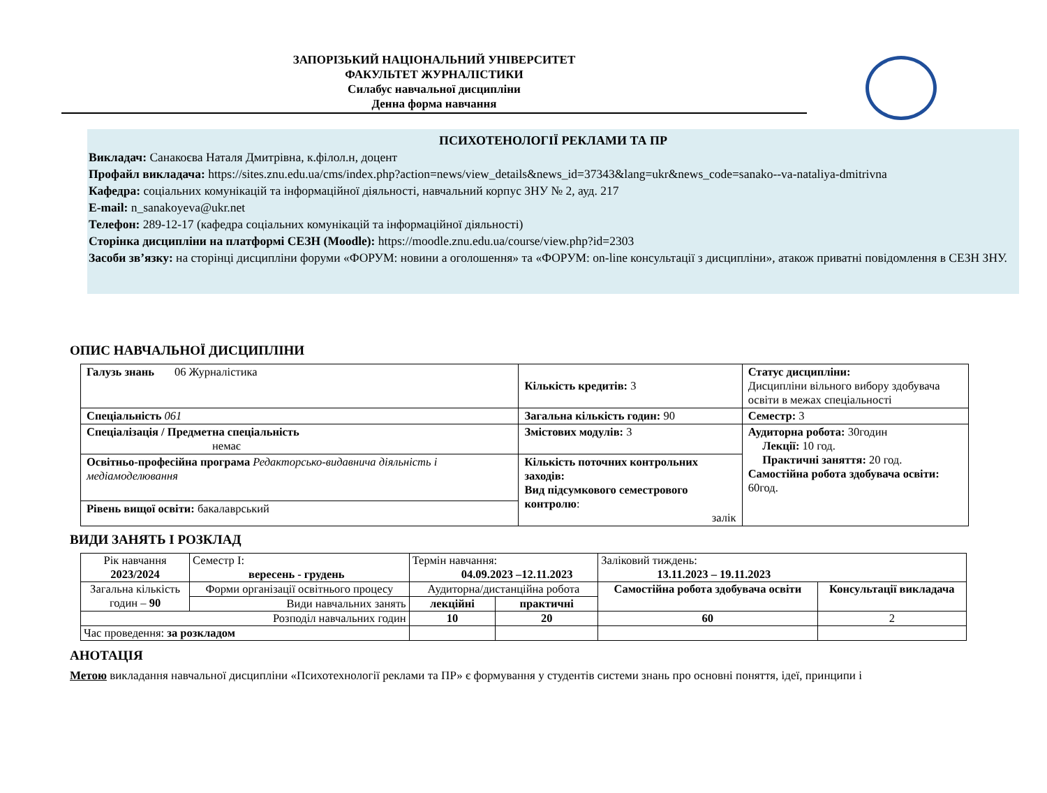ЗАПОРІЗЬКИЙ НАЦІОНАЛЬНИЙ УНІВЕРСИТЕТ
ФАКУЛЬТЕТ ЖУРНАЛІСТИКИ
Силабус навчальної дисципліни
Денна форма навчання
ПСИХОТЕНОЛОГІЇ РЕКЛАМИ ТА ПР
Викладач: Санакоєва Наталя Дмитрівна, к.філол.н, доцент
Профайл викладача: https://sites.znu.edu.ua/cms/index.php?action=news/view_details&news_id=37343&lang=ukr&news_code=sanako--va-nataliya-dmitrivna
Кафедра: соціальних комунікацій та інформаційної діяльності, навчальний корпус ЗНУ № 2, ауд. 217
E-mail: n_sanakoyeva@ukr.net
Телефон: 289-12-17 (кафедра соціальних комунікацій та інформаційної діяльності)
Сторінка дисципліни на платформі СЕЗН (Moodle): https://moodle.znu.edu.ua/course/view.php?id=2303
Засоби зв’язку: на сторінці дисципліни форуми «ФОРУМ: новини а оголошення» та «ФОРУМ: on-line консультації з дисципліни», атакож приватні повідомлення в СЕЗН ЗНУ.
ОПИС НАВЧАЛЬНОЇ ДИСЦИПЛІНИ
| Галузь знань 06 Журналістика | Кількість кредитів: 3 | Статус дисципліни: Дисципліни вільного вибору здобувача освіти в межах спеціальності |
| Спеціальність 061 | Загальна кількість годин: 90 | Семестр: 3 |
| Спеціалізація / Предметна спеціальність немає | Змістових модулів: 3 | Аудиторна робота: 30годин Лекції: 10 год. Практичні заняття: 20 год. Самостійна робота здобувача освіти: 60год. |
| Освітньо-професійна програма Редакторсько-видавнича діяльність і медіамоделювання | Кількість поточних контрольних заходів: Вид підсумкового семестрового контролю : залік | |
| Рівень вищої освіти: бакалаврський | | |
ВИДИ ЗАНЯТЬ І РОЗКЛАД
| Рік навчання 2023/2024 | Семестр І: вересень - грудень | Термін навчання: 04.09.2023 –12.11.2023 | | Заліковий тиждень: 13.11.2023 – 19.11.2023 | |
| Загальна кількість годин – 90 | Форми організації освітнього процесу | Аудиторна/дистанційна робота | | Самостійна робота здобувача освіти | Консультації викладача |
| | Види навчальних занять | лекційні | практичні | | |
| Розподіл навчальних годин | | 10 | 20 | 60 | 2 |
| Час проведення: за розкладом | | | | | |
АНОТАЦІЯ
Метою викладання навчальної дисципліни «Психотехнології реклами та ПР» є формування у студентів системи знань про основні поняття, ідеї, принципи і